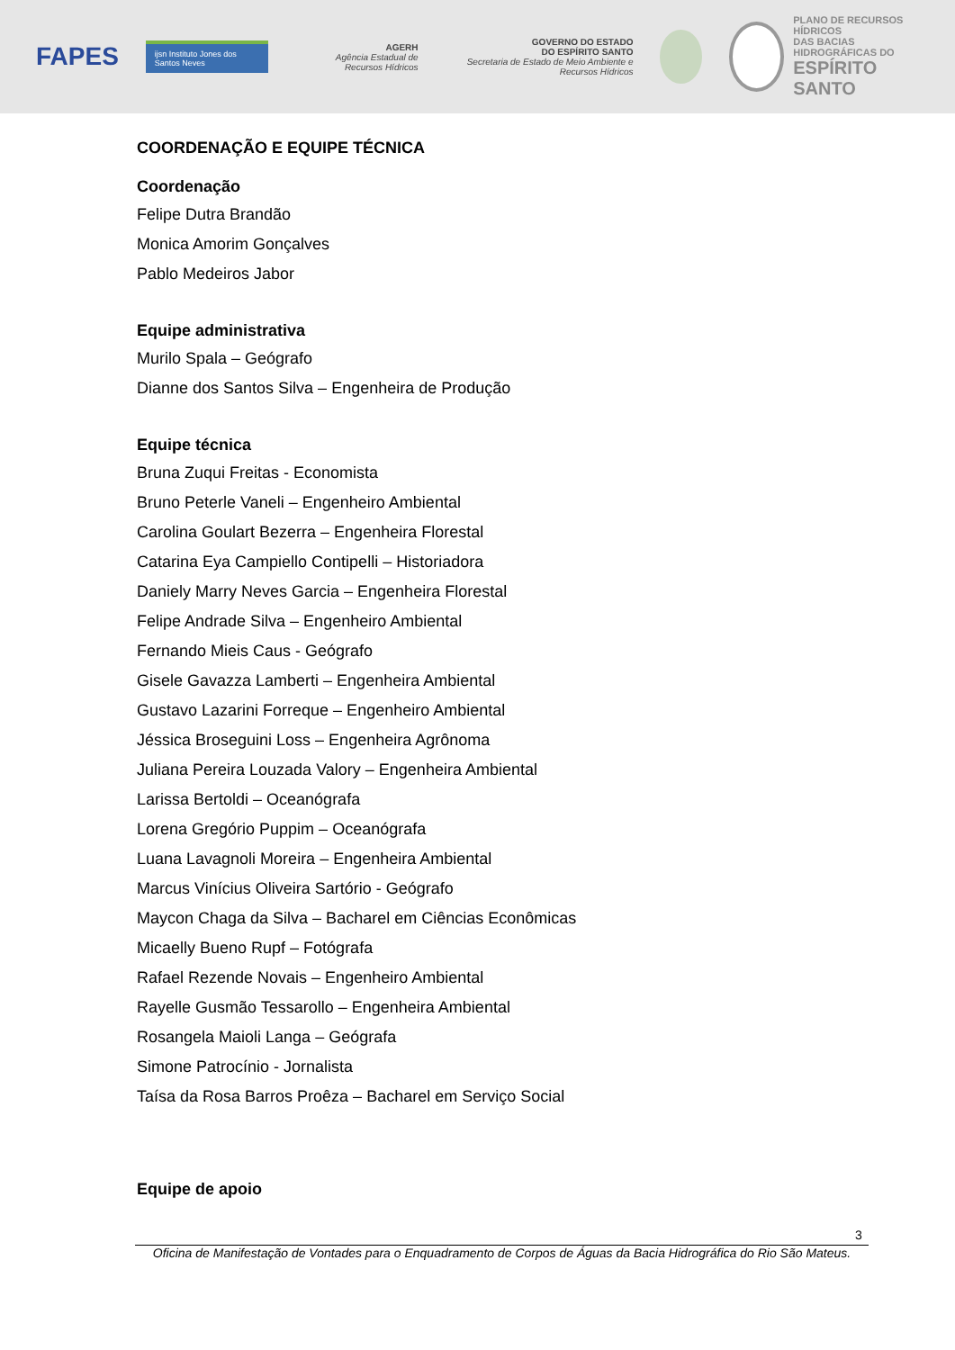FAPES ijsn Instituto Jones dos Santos Neves AGERH
Agência Estadual de Recursos Hídricos GOVERNO DO ESTADO
DO ESPÍRITO SANTO
Secretaria de Estado de Meio Ambiente e Recursos Hídricos
PLANO DE RECURSOS HÍDRICOS
DAS BACIAS HIDROGRÁFICAS DO
ESPÍRITO SANTO
COORDENAÇÃO E EQUIPE TÉCNICA
Coordenação
Felipe Dutra Brandão
Monica Amorim Gonçalves
Pablo Medeiros Jabor
Equipe administrativa
Murilo Spala – Geógrafo
Dianne dos Santos Silva – Engenheira de Produção
Equipe técnica
Bruna Zuqui Freitas - Economista
Bruno Peterle Vaneli – Engenheiro Ambiental
Carolina Goulart Bezerra – Engenheira Florestal
Catarina Eya Campiello Contipelli – Historiadora
Daniely Marry Neves Garcia – Engenheira Florestal
Felipe Andrade Silva – Engenheiro Ambiental
Fernando Mieis Caus - Geógrafo
Gisele Gavazza Lamberti – Engenheira Ambiental
Gustavo Lazarini Forreque – Engenheiro Ambiental
Jéssica Broseguini Loss – Engenheira Agrônoma
Juliana Pereira Louzada Valory – Engenheira Ambiental
Larissa Bertoldi – Oceanógrafa
Lorena Gregório Puppim – Oceanógrafa
Luana Lavagnoli Moreira – Engenheira Ambiental
Marcus Vinícius Oliveira Sartório - Geógrafo
Maycon Chaga da Silva – Bacharel em Ciências Econômicas
Micaelly Bueno Rupf – Fotógrafa
Rafael Rezende Novais – Engenheiro Ambiental
Rayelle Gusmão Tessarollo – Engenheira Ambiental
Rosangela Maioli Langa – Geógrafa
Simone Patrocínio - Jornalista
Taísa da Rosa Barros Proêza – Bacharel em Serviço Social
Equipe de apoio
3
Oficina de Manifestação de Vontades para o Enquadramento de Corpos de Águas da Bacia Hidrográfica do Rio São Mateus.